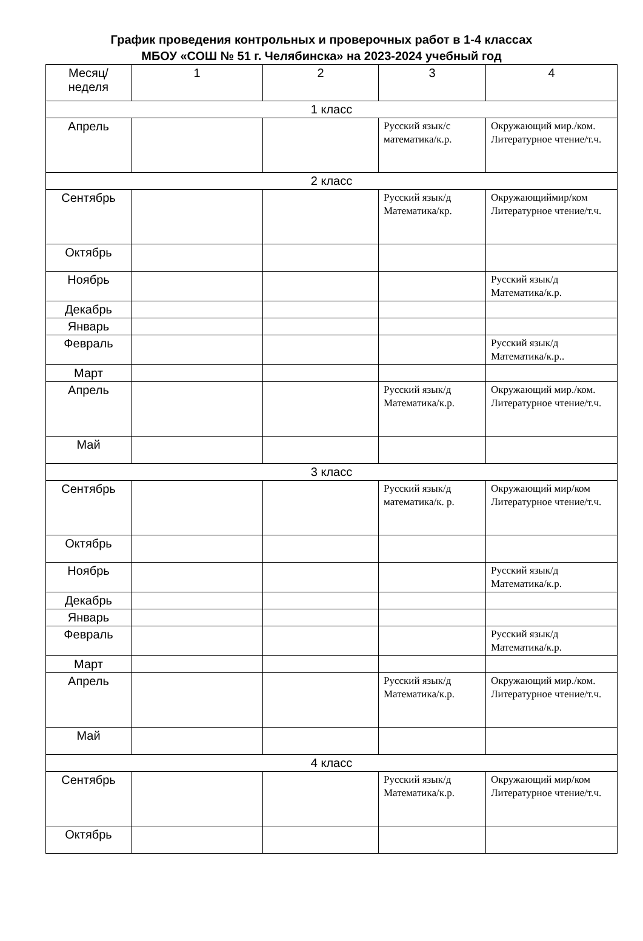График проведения контрольных и проверочных работ в 1-4 классах
МБОУ «СОШ № 51 г. Челябинска» на 2023-2024 учебный год
| Месяц/ неделя | 1 | 2 | 3 | 4 |
| --- | --- | --- | --- | --- |
| 1 класс | | | | |
| Апрель | | | Русский язык/с математика/к.р. | Окружающий мир./ком. Литературное чтение/т.ч. |
| 2 класс | | | | |
| Сентябрь | | | Русский язык/д Математика/кр. | Окружающиймир/ком Литературное чтение/т.ч. |
| Октябрь | | | | |
| Ноябрь | | | | Русский язык/д Математика/к.р. |
| Декабрь | | | | |
| Январь | | | | |
| Февраль | | | | Русский язык/д Математика/к.р.. |
| Март | | | | |
| Апрель | | | Русский язык/д Математика/к.р. | Окружающий мир./ком. Литературное чтение/т.ч. |
| Май | | | | |
| 3 класс | | | | |
| Сентябрь | | | Русский язык/д математика/к. р. | Окружающий мир/ком Литературное чтение/т.ч. |
| Октябрь | | | | |
| Ноябрь | | | | Русский язык/д Математика/к.р. |
| Декабрь | | | | |
| Январь | | | | |
| Февраль | | | | Русский язык/д Математика/к.р. |
| Март | | | | |
| Апрель | | | Русский язык/д Математика/к.р. | Окружающий мир./ком. Литературное чтение/т.ч. |
| Май | | | | |
| 4 класс | | | | |
| Сентябрь | | | Русский язык/д Математика/к.р. | Окружающий мир/ком Литературное чтение/т.ч. |
| Октябрь | | | | |